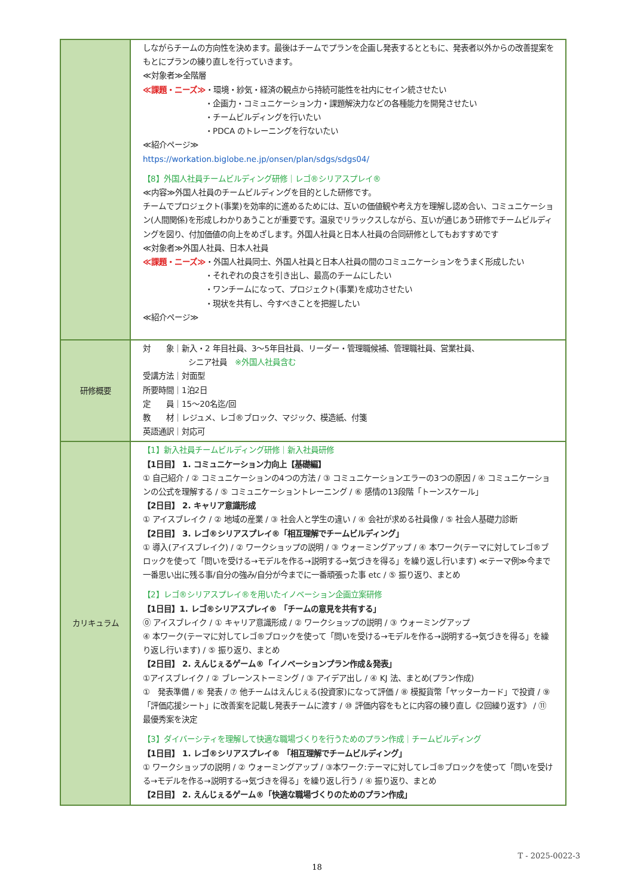| | しながらチームの方向性を決めます。最後はチームでプランを企画し発表するとともに、発表者以外からの改善提案をもとにプランの練り直しを行っていきます。 ≪対象者≫全階層 ≪課題・ニーズ≫ ・環境・紗気・経済の観点から持続可能性を社内にセイン統させたい ・企画力・コミュニケーション力・課題解決力などの各種能力を開発させたい ・チームビルディングを行いたい ・PDCA のトレーニングを行ないたい ≪紹介ページ≫ https://workation.biglobe.ne.jp/onsen/plan/sdgs/sdgs04/ 【8】外国人社員チームビルディング研修｜レゴ®シリアスプレイ® ≪内容≫外国人社員のチームビルディングを目的とした研修です。 チームでプロジェクト(事業)を効率的に進めるためには、互いの価値観や考え方を理解し認め合い、コミュニケーション(人間関係)を形成しわかりあうことが重要です。温泉でリラックスしながら、互いが通じあう研修でチームビルディングを図り、付加価値の向上をめざします。外国人社員と日本人社員の合同研修としてもおすすめです ≪対象者≫外国人社員、日本人社員 ≪課題・ニーズ≫ ・外国人社員同士、外国人社員と日本人社員の間のコミュニケーションをうまく形成したい ・それぞれの良さを引き出し、最高のチームにしたい ・ワンチームになって、プロジェクト(事業)を成功させたい ・現状を共有し、今すべきことを把握したい ≪紹介ページ≫ |
| 研修概要 | 対 象｜新入・2 年目社員、3～5年目社員、リーダー・管理職候補、管理職社員、営業社員、 シニア社員 ※外国人社員含む 受講方法｜対面型 所要時間｜1泊2日 定 員｜15～20名迄/回 教 材｜レジュメ、レゴ®ブロック、マジック、模造紙、付箋 英語通訳｜対応可 |
| カリキュラム | 【1】新入社員チームビルディング研修｜新入社員研修 【1日目】 1. コミュニケーション力向上【基礎編】 ① 自己紹介 / ② コミュニケーションの4つの方法 / ③ コミュニケーションエラーの3つの原因 / ④ コミュニケーションの公式を理解する / ⑤ コミュニケーショントレーニング / ⑥ 感情の13段階「トーンスケール」 【2日目】 2. キャリア意識形成 ① アイスブレイク / ② 地域の産業 / ③ 社会人と学生の違い / ④ 会社が求める社員像 / ⑤ 社会人基礎力診断 【2日目】 3. レゴ®シリアスプレイ®「相互理解でチームビルディング」 ① 導入(アイスブレイク) / ② ワークショップの説明 / ③ ウォーミングアップ / ④ 本ワーク(テーマに対してレゴ®ブロックを使って「問いを受ける→モデルを作る→説明する→気づきを得る」を繰り返し行います) ≪テーマ例≫今まで一番思い出に残る事/自分の強み/自分が今までに一番頑張った事 etc / ⑤ 振り返り、まとめ 【2】レゴ®シリアスプレイ®を用いたイノベーション企画立案研修 【1日目】1. レゴ®シリアスプレイ® 「チームの意見を共有する」 ⓪ アイスブレイク / ① キャリア意識形成 / ② ワークショップの説明 / ③ ウォーミングアップ ④ 本ワーク(テーマに対してレゴ®ブロックを使って「問いを受ける→モデルを作る→説明する→気づきを得る」を繰り返し行います) / ⑤ 振り返り、まとめ 【2日目】 2. えんじぇるゲーム®「イノベーションプラン作成＆発表」 ①アイスブレイク / ② ブレーンストーミング / ③ アイデア出し / ④ KJ 法、まとめ(プラン作成) ① 発表準備 / ⑥ 発表 / ⑦ 他チームはえんじぇる(投資家)になって評価 / ⑧ 模擬貨幣「ヤッターカード」で投資 / ⑨ 「評価応援シート」に改善案を記載し発表チームに渡す / ⑩ 評価内容をもとに内容の練り直し《2回繰り返す》 / ⑪ 最優秀案を決定 【3】ダイバーシティを理解して快適な職場づくりを行うためのプラン作成｜チームビルディング 【1日目】 1. レゴ®シリアスプレイ® 「相互理解でチームビルディング」 ① ワークショップの説明 / ② ウォーミングアップ / ③本ワーク:テーマに対してレゴ®ブロックを使って「問いを受ける→モデルを作る→説明する→気づきを得る」を繰り返し行う / ④ 振り返り、まとめ 【2日目】 2. えんじぇるゲーム®「快適な職場づくりのためのプラン作成」 |
T - 2025-0022-3
18